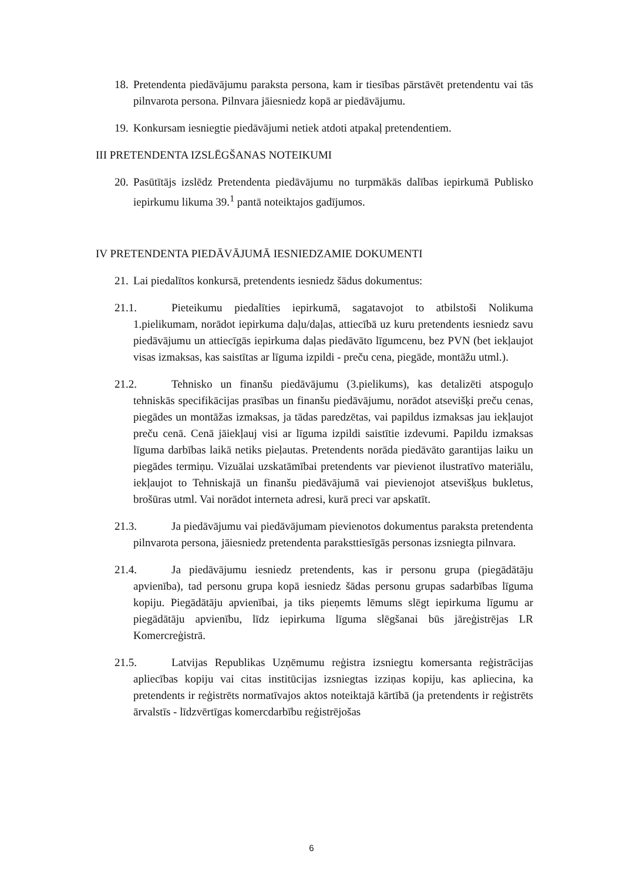18.
Pretendenta piedāvājumu paraksta persona, kam ir tiesības pārstāvēt pretendentu vai tās pilnvarota persona. Pilnvara jāiesniedz kopā ar piedāvājumu.
19.
Konkursam iesniegtie piedāvājumi netiek atdoti atpakaļ pretendentiem.
III PRETENDENTA IZSLĒGŠANAS NOTEIKUMI
20.
Pasūtītājs izslēdz Pretendenta piedāvājumu no turpmākās dalības iepirkumā Publisko iepirkumu likuma 39.<sup>1</sup> pantā noteiktajos gadījumos.
IV PRETENDENTA PIEDĀVĀJUMĀ IESNIEDZAMIE DOKUMENTI
21.
Lai piedalītos konkursā, pretendents iesniedz šādus dokumentus:
21.1. Pieteikumu piedalīties iepirkumā, sagatavojot to atbilstoši Nolikuma 1.pielikumam, norādot iepirkuma daļu/daļas, attiecībā uz kuru pretendents iesniedz savu piedāvājumu un attiecīgās iepirkuma daļas piedāvāto līgumcenu, bez PVN (bet iekļaujot visas izmaksas, kas saistītas ar līguma izpildi - preču cena, piegāde, montāžu utml.).
21.2. Tehnisko un finanšu piedāvājumu (3.pielikums), kas detalizēti atspoguļo tehniskās specifikācijas prasības un finanšu piedāvājumu, norādot atsevišķi preču cenas, piegādes un montāžas izmaksas, ja tādas paredzētas, vai papildus izmaksas jau iekļaujot preču cenā. Cenā jāiekļauj visi ar līguma izpildi saistītie izdevumi. Papildu izmaksas līguma darbības laikā netiks pieļautas. Pretendents norāda piedāvāto garantijas laiku un piegādes termiņu. Vizuālai uzskatāmībai pretendents var pievienot ilustratīvo materiālu, iekļaujot to Tehniskajā un finanšu piedāvājumā vai pievienojot atsevišķus bukletus, brošūras utml. Vai norādot interneta adresi, kurā preci var apskatīt.
21.3. Ja piedāvājumu vai piedāvājumam pievienotos dokumentus paraksta pretendenta pilnvarota persona, jāiesniedz pretendenta paraksttiesīgās personas izsniegta pilnvara.
21.4. Ja piedāvājumu iesniedz pretendents, kas ir personu grupa (piegādātāju apvienība), tad personu grupa kopā iesniedz šādas personu grupas sadarbības līguma kopiju. Piegādātāju apvienībai, ja tiks pieņemts lēmums slēgt iepirkuma līgumu ar piegādātāju apvienību, līdz iepirkuma līguma slēgšanai būs jāreģistrējas LR Komercreģistrā.
21.5. Latvijas Republikas Uzņēmumu reģistra izsniegtu komersanta reģistrācijas apliecības kopiju vai citas institūcijas izsniegtas izziņas kopiju, kas apliecina, ka pretendents ir reģistrēts normatīvajos aktos noteiktajā kārtībā (ja pretendents ir reģistrēts ārvalstīs - līdzvērtīgas komercdarbību reģistrējošas
6